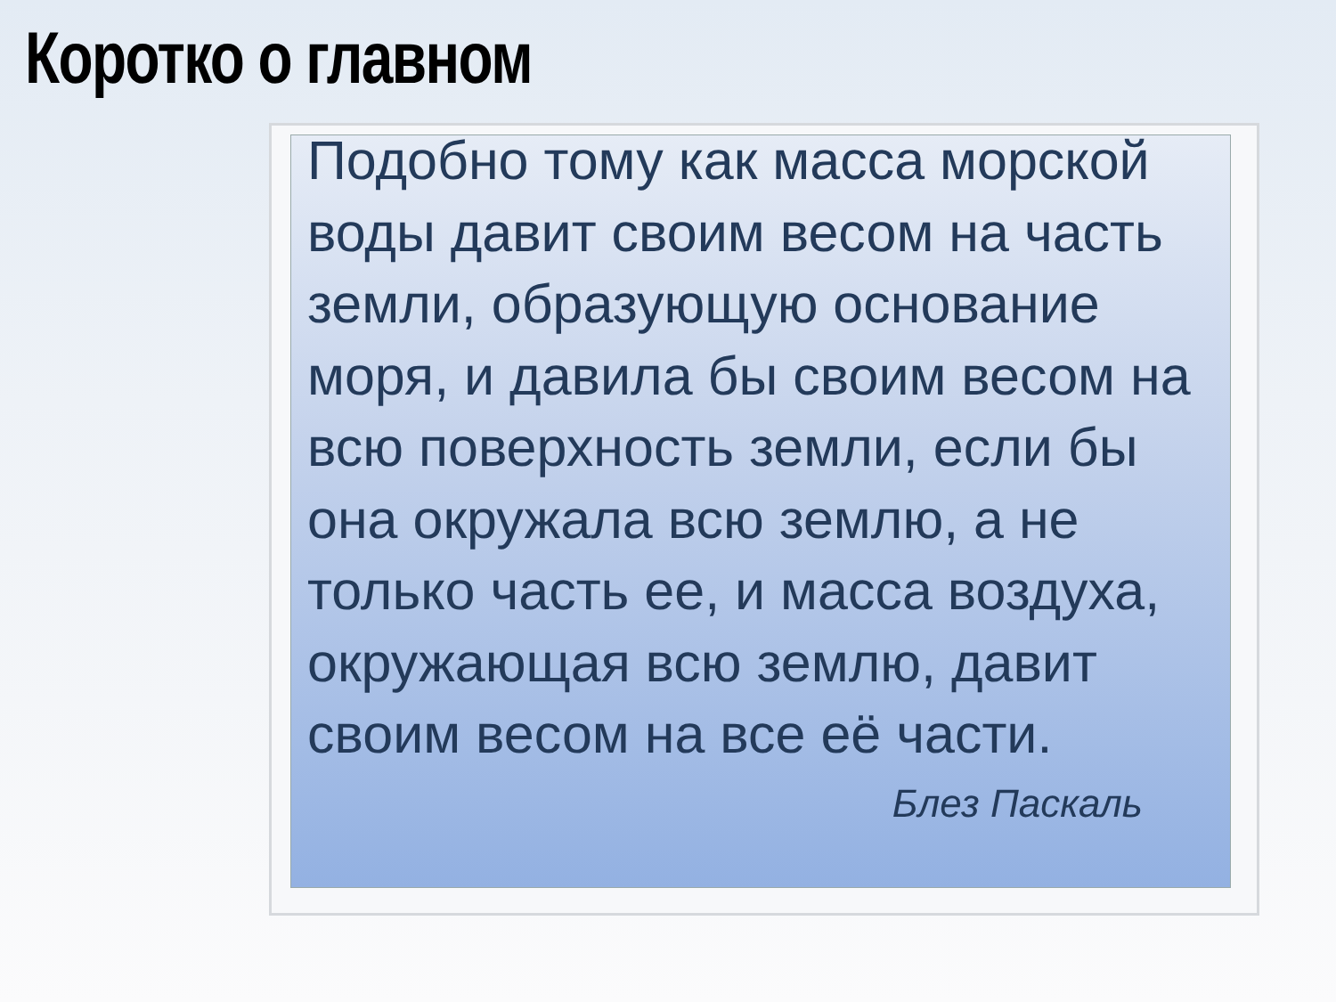Коротко о главном
Подобно тому как масса морской воды давит своим весом на часть земли, образующую основание моря, и давила бы своим весом на всю поверхность земли, если бы она окружала всю землю, а не только часть ее, и масса воздуха, окружающая всю землю, давит своим весом на все её части.
Блез Паскаль